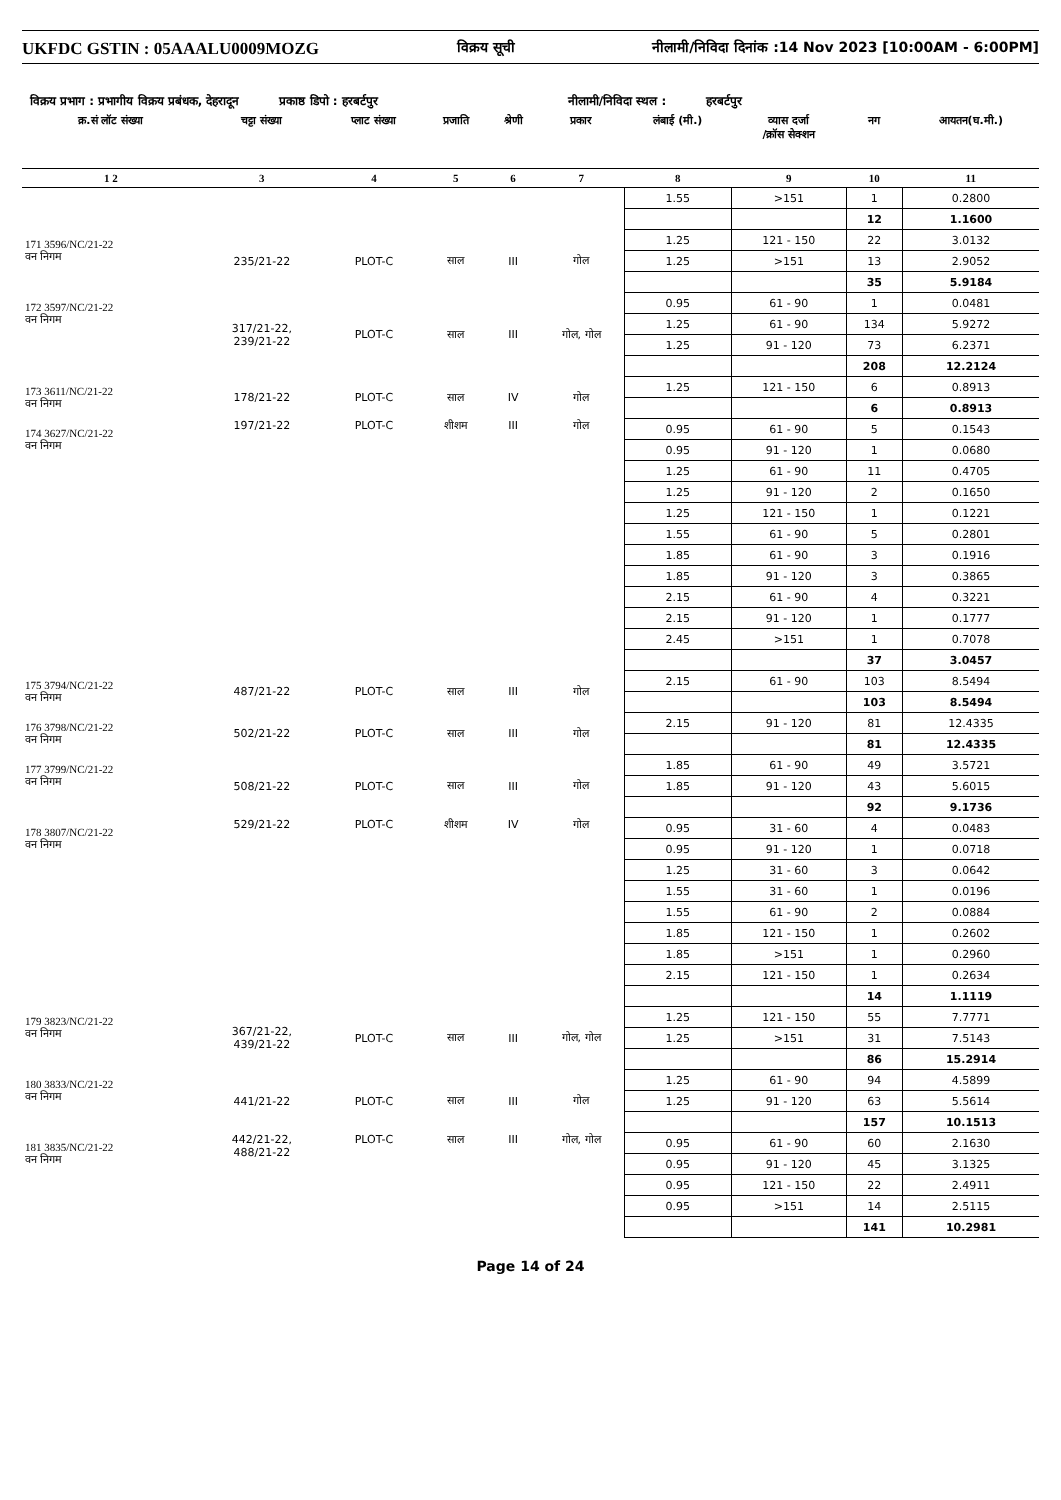UKFDC GSTIN : 05AAALU0009MOZG विक्रय सूची नीलामी/निविदा दिनांक :14 Nov 2023 [10:00AM - 6:00PM]
विक्रय प्रभाग : प्रभागीय विक्रय प्रबंधक, देहरादून प्रकाष्ठ डिपो : हरबर्टपुर नीलामी/निविदा स्थल : हरबर्टपुर
| क्र.सं लॉट संख्या | चट्टा संख्या | प्लाट संख्या | प्रजाति | श्रेणी | प्रकार | लंबाई (मी.) | व्यास दर्जा /क्रॉस सेक्शन | नग | आयतन(घ.मी.) |
| --- | --- | --- | --- | --- | --- | --- | --- | --- | --- |
| 1 2 | 3 | 4 | 5 | 6 | 7 | 8 | 9 | 10 | 11 |
| | | | | | | 1.55 | >151 | 1 | 0.2800 |
| | | | | | | | | 12 | 1.1600 |
| 171 3596/NC/21-22 वन निगम | 235/21-22 | PLOT-C | साल | III | गोल | 1.25 | 121 - 150 | 22 | 3.0132 |
| | | | | | | 1.25 | >151 | 13 | 2.9052 |
| | | | | | | | | 35 | 5.9184 |
| 172 3597/NC/21-22 वन निगम | 317/21-22, 239/21-22 | PLOT-C | साल | III | गोल, गोल | 0.95 | 61 - 90 | 1 | 0.0481 |
| | | | | | | 1.25 | 61 - 90 | 134 | 5.9272 |
| | | | | | | 1.25 | 91 - 120 | 73 | 6.2371 |
| | | | | | | | | 208 | 12.2124 |
| 173 3611/NC/21-22 वन निगम | 178/21-22 | PLOT-C | साल | IV | गोल | 1.25 | 121 - 150 | 6 | 0.8913 |
| | | | | | | | | 6 | 0.8913 |
| 174 3627/NC/21-22 वन निगम | 197/21-22 | PLOT-C | शीशम | III | गोल | 0.95 | 61 - 90 | 5 | 0.1543 |
| | | | | | | 0.95 | 91 - 120 | 1 | 0.0680 |
| | | | | | | 1.25 | 61 - 90 | 11 | 0.4705 |
| | | | | | | 1.25 | 91 - 120 | 2 | 0.1650 |
| | | | | | | 1.25 | 121 - 150 | 1 | 0.1221 |
| | | | | | | 1.55 | 61 - 90 | 5 | 0.2801 |
| | | | | | | 1.85 | 61 - 90 | 3 | 0.1916 |
| | | | | | | 1.85 | 91 - 120 | 3 | 0.3865 |
| | | | | | | 2.15 | 61 - 90 | 4 | 0.3221 |
| | | | | | | 2.15 | 91 - 120 | 1 | 0.1777 |
| | | | | | | 2.45 | >151 | 1 | 0.7078 |
| | | | | | | | | 37 | 3.0457 |
| 175 3794/NC/21-22 वन निगम | 487/21-22 | PLOT-C | साल | III | गोल | 2.15 | 61 - 90 | 103 | 8.5494 |
| | | | | | | | | 103 | 8.5494 |
| 176 3798/NC/21-22 वन निगम | 502/21-22 | PLOT-C | साल | III | गोल | 2.15 | 91 - 120 | 81 | 12.4335 |
| | | | | | | | | 81 | 12.4335 |
| 177 3799/NC/21-22 वन निगम | 508/21-22 | PLOT-C | साल | III | गोल | 1.85 | 61 - 90 | 49 | 3.5721 |
| | | | | | | 1.85 | 91 - 120 | 43 | 5.6015 |
| | | | | | | | | 92 | 9.1736 |
| 178 3807/NC/21-22 वन निगम | 529/21-22 | PLOT-C | शीशम | IV | गोल | 0.95 | 31 - 60 | 4 | 0.0483 |
| | | | | | | 0.95 | 91 - 120 | 1 | 0.0718 |
| | | | | | | 1.25 | 31 - 60 | 3 | 0.0642 |
| | | | | | | 1.55 | 31 - 60 | 1 | 0.0196 |
| | | | | | | 1.55 | 61 - 90 | 2 | 0.0884 |
| | | | | | | 1.85 | 121 - 150 | 1 | 0.2602 |
| | | | | | | 1.85 | >151 | 1 | 0.2960 |
| | | | | | | 2.15 | 121 - 150 | 1 | 0.2634 |
| | | | | | | | | 14 | 1.1119 |
| 179 3823/NC/21-22 वन निगम | 367/21-22, 439/21-22 | PLOT-C | साल | III | गोल, गोल | 1.25 | 121 - 150 | 55 | 7.7771 |
| | | | | | | 1.25 | >151 | 31 | 7.5143 |
| | | | | | | | | 86 | 15.2914 |
| 180 3833/NC/21-22 वन निगम | 441/21-22 | PLOT-C | साल | III | गोल | 1.25 | 61 - 90 | 94 | 4.5899 |
| | | | | | | 1.25 | 91 - 120 | 63 | 5.5614 |
| | | | | | | | | 157 | 10.1513 |
| 181 3835/NC/21-22 वन निगम | 442/21-22, 488/21-22 | PLOT-C | साल | III | गोल, गोल | 0.95 | 61 - 90 | 60 | 2.1630 |
| | | | | | | 0.95 | 91 - 120 | 45 | 3.1325 |
| | | | | | | 0.95 | 121 - 150 | 22 | 2.4911 |
| | | | | | | 0.95 | >151 | 14 | 2.5115 |
| | | | | | | | | 141 | 10.2981 |
Page 14 of 24